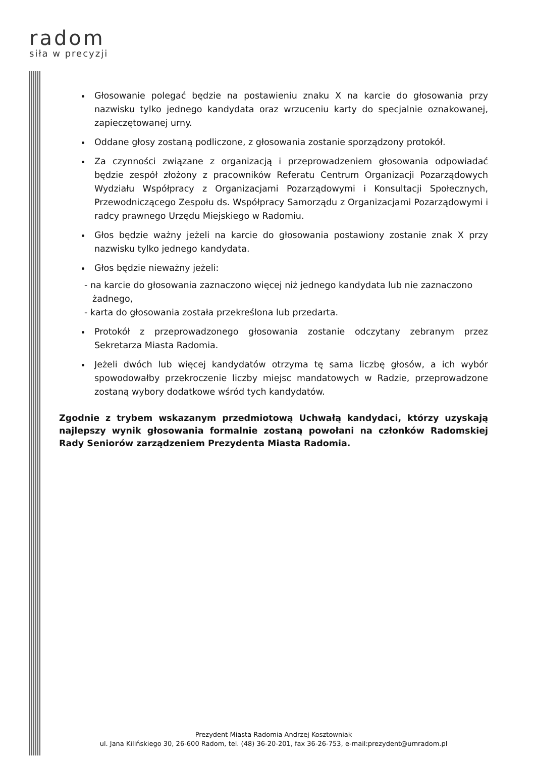radom
siła w precyzji
Głosowanie polegać będzie na postawieniu znaku X na karcie do głosowania przy nazwisku tylko jednego kandydata oraz wrzuceniu karty do specjalnie oznakowanej, zapieczętowanej urny.
Oddane głosy zostaną podliczone, z głosowania zostanie sporządzony protokół.
Za czynności związane z organizacją i przeprowadzeniem głosowania odpowiadać będzie zespół złożony z pracowników Referatu Centrum Organizacji Pozarządowych Wydziału Współpracy z Organizacjami Pozarządowymi i Konsultacji Społecznych, Przewodniczącego Zespołu ds. Współpracy Samorządu z Organizacjami Pozarządowymi i radcy prawnego Urzędu Miejskiego w Radomiu.
Głos będzie ważny jeżeli na karcie do głosowania postawiony zostanie znak X przy nazwisku tylko jednego kandydata.
Głos będzie nieważny jeżeli:
- na karcie do głosowania zaznaczono więcej niż jednego kandydata lub nie zaznaczono żadnego,
- karta do głosowania została przekreślona lub przedarta.
Protokół z przeprowadzonego głosowania zostanie odczytany zebranym przez Sekretarza Miasta Radomia.
Jeżeli dwóch lub więcej kandydatów otrzyma tę sama liczbę głosów, a ich wybór spowodowałby przekroczenie liczby miejsc mandatowych w Radzie, przeprowadzone zostaną wybory dodatkowe wśród tych kandydatów.
Zgodnie z trybem wskazanym przedmiotową Uchwałą kandydaci, którzy uzyskają najlepszy wynik głosowania formalnie zostaną powołani na członków Radomskiej Rady Seniorów zarządzeniem Prezydenta Miasta Radomia.
Prezydent Miasta Radomia Andrzej Kosztowniak
ul. Jana Kilińskiego 30, 26-600 Radom, tel. (48) 36-20-201, fax 36-26-753, e-mail:prezydent@umradom.pl